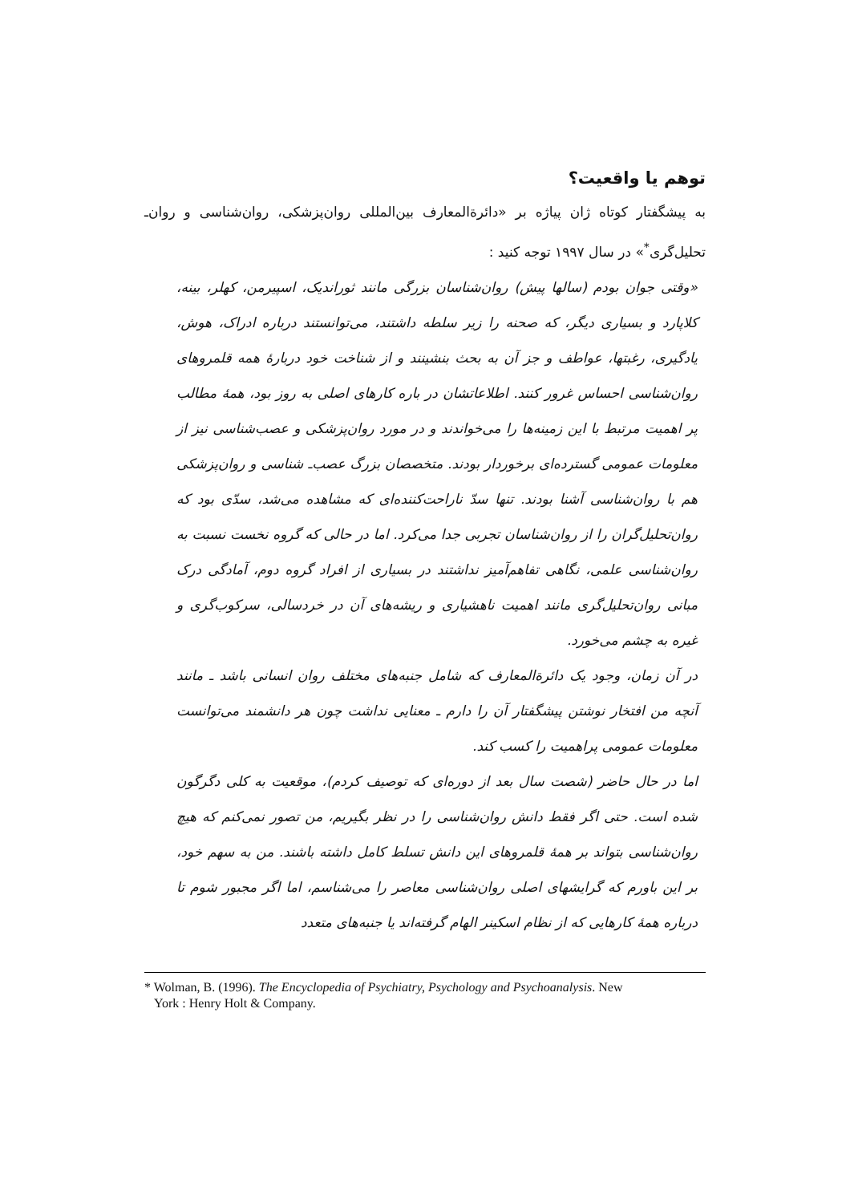توهم یا واقعیت؟
به پیشگفتار کوتاه ژان پیاژه بر «دائرةالمعارف بین‌المللی روان‌پزشکی، روان‌شناسی و روان‌ـ تحلیل‌گری<sup>*</sup>» در سال ۱۹۹۷ توجه کنید :
«وقتی جوان بودم (سالها پیش) روان‌شناسان بزرگی مانند ثورانديک، اسپیرمن، کهلر، بینه، کلاپارد و بسیاری دیگر، که صحنه را زیر سلطه داشتند، می‌توانستند درباره ادراک، هوش، یادگیری، رغبتها، عواطف و جز آن به بحث بنشینند و از شناخت خود دربارهٔ همه قلمروهای روان‌شناسی احساس غرور کنند. اطلاعاتشان در باره کارهای اصلی به روز بود، همهٔ مطالب پر اهمیت مرتبط با این زمینه‌ها را می‌خواندند و در مورد روان‌پزشکی و عصب‌شناسی نیز از معلومات عمومی گسترده‌ای برخوردار بودند. متخصصان بزرگ عصب‌ـ شناسی و روان‌پزشکی هم با روان‌شناسی آشنا بودند. تنها سدّ ناراحت‌کننده‌ای که مشاهده می‌شد، سدّی بود که روان‌تحلیل‌گران را از روان‌شناسان تجربی جدا می‌کرد. اما در حالی که گروه نخست نسبت به روان‌شناسی علمی، نگاهی تفاهم‌آمیز نداشتند در بسیاری از افراد گروه دوم، آمادگی درک مبانی روان‌تحلیل‌گری مانند اهمیت ناهشیاری و ریشه‌های آن در خردسالی، سرکوب‌گری و غیره به چشم می‌خورد.
در آن زمان، وجود یک دائرةالمعارف که شامل جنبه‌های مختلف روان انسانی باشد ـ مانند آنچه من افتخار نوشتن پیشگفتار آن را دارم ـ معنایی نداشت چون هر دانشمند می‌توانست معلومات عمومی پراهمیت را کسب کند.
اما در حال حاضر (شصت سال بعد از دوره‌ای که توصیف کردم)، موقعیت به کلی دگرگون شده است. حتی اگر فقط دانش روان‌شناسی را در نظر بگیریم، من تصور نمی‌کنم که هیچ روان‌شناسی بتواند بر همهٔ قلمروهای این دانش تسلط کامل داشته باشند. من به سهم خود، بر این باورم که گرایشهای اصلی روان‌شناسی معاصر را می‌شناسم، اما اگر مجبور شوم تا درباره همهٔ کارهایی که از نظام اسکینر الهام گرفته‌اند یا جنبه‌های متعدد
* Wolman, B. (1996). The Encyclopedia of Psychiatry, Psychology and Psychoanalysis. New
York : Henry Holt & Company.